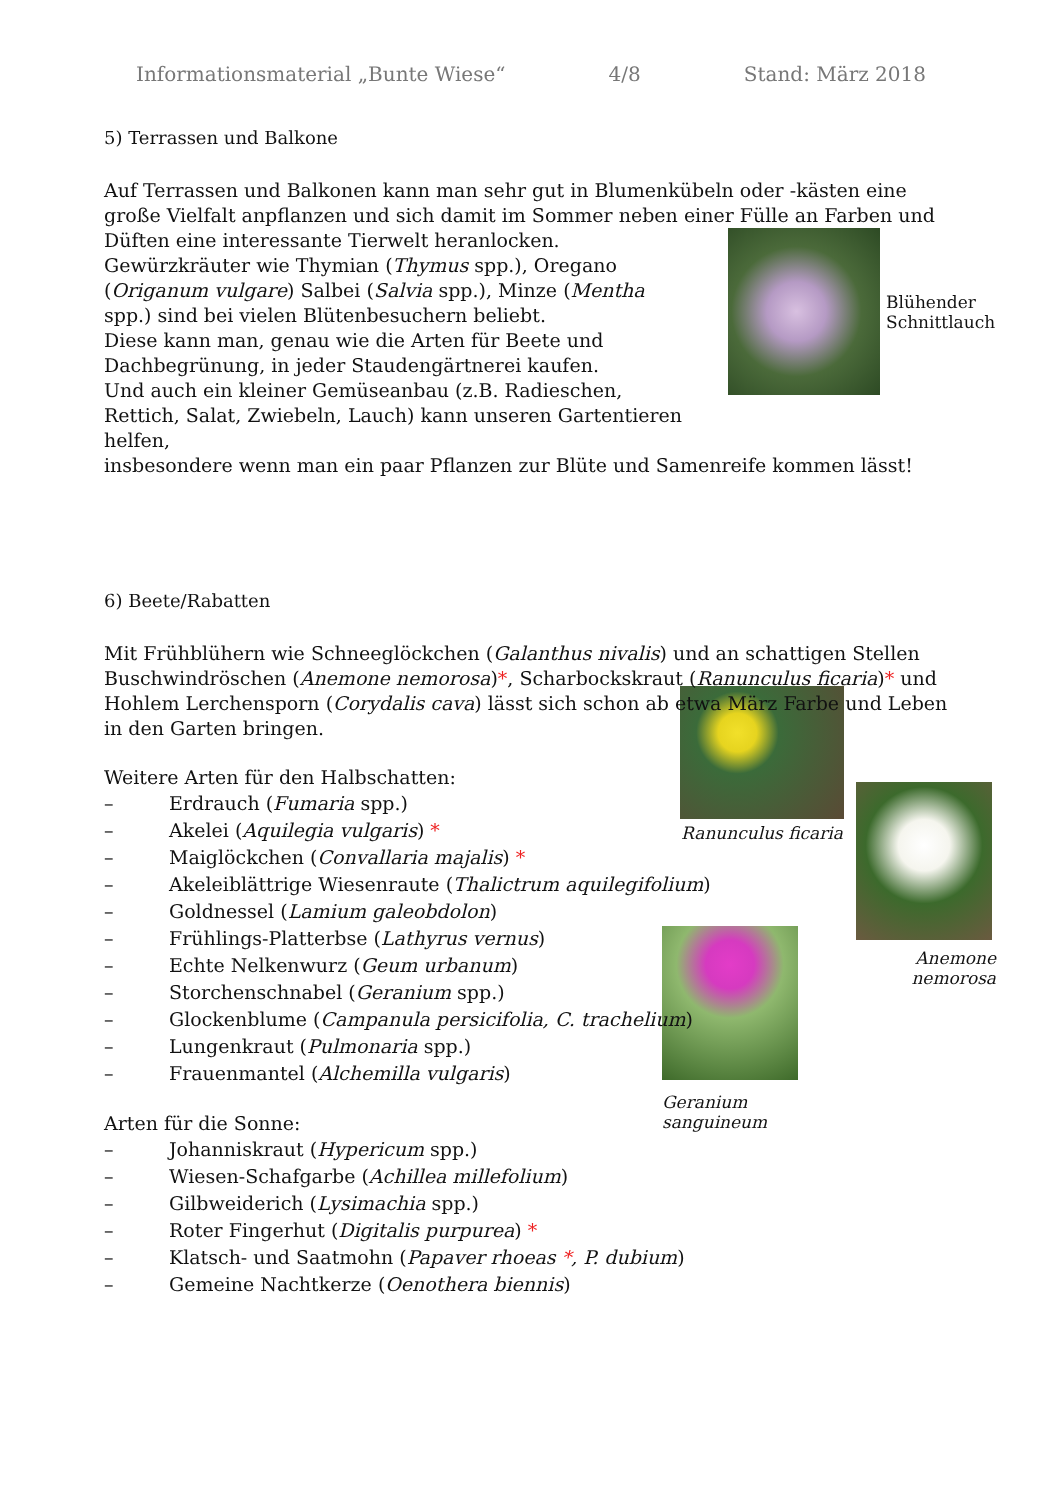Informationsmaterial „Bunte Wiese“4/8 Stand: März 2018
Blühender
Schnittlauch
Ranunculus ficaria
Anemone nemorosa
Geranium sanguineum
5) Terrassen und Balkone
Auf Terrassen und Balkonen kann man sehr gut in Blumenkübeln oder -kästen eine große Vielfalt anpflanzen und sich damit im Sommer neben einer Fülle an Farben und Düften eine interessante Tierwelt heranlocken.
Gewürzkräuter wie Thymian (Thymus spp.), Oregano (Origanum vulgare) Salbei (Salvia spp.), Minze (Mentha spp.) sind bei vielen Blütenbesuchern beliebt.
Diese kann man, genau wie die Arten für Beete und Dachbegrünung, in jeder Staudengärtnerei kaufen.
Und auch ein kleiner Gemüseanbau (z.B. Radieschen, Rettich, Salat, Zwiebeln, Lauch) kann unseren Gartentieren helfen,
insbesondere wenn man ein paar Pflanzen zur Blüte und Samenreife kommen lässt!
6) Beete/Rabatten
Mit Frühblühern wie Schneeglöckchen (Galanthus nivalis) und an schattigen Stellen Buschwindröschen (Anemone nemorosa)*, Scharbockskraut (Ranunculus ficaria)* und Hohlem Lerchensporn (Corydalis cava) lässt sich schon ab etwa März Farbe und Leben in den Garten bringen.
Weitere Arten für den Halbschatten:
– Erdrauch (Fumaria spp.)
– Akelei (Aquilegia vulgaris) *
– Maiglöckchen (Convallaria majalis) *
– Akeleiblättrige Wiesenraute (Thalictrum aquilegifolium)
– Goldnessel (Lamium galeobdolon)
– Frühlings-Platterbse (Lathyrus vernus)
– Echte Nelkenwurz (Geum urbanum)
– Storchenschnabel (Geranium spp.)
– Glockenblume (Campanula persicifolia, C. trachelium)
– Lungenkraut (Pulmonaria spp.)
– Frauenmantel (Alchemilla vulgaris)
Arten für die Sonne:
– Johanniskraut (Hypericum spp.)
– Wiesen-Schafgarbe (Achillea millefolium)
– Gilbweiderich (Lysimachia spp.)
– Roter Fingerhut (Digitalis purpurea) *
– Klatsch- und Saatmohn (Papaver rhoeas *, P. dubium)
– Gemeine Nachtkerze (Oenothera biennis)